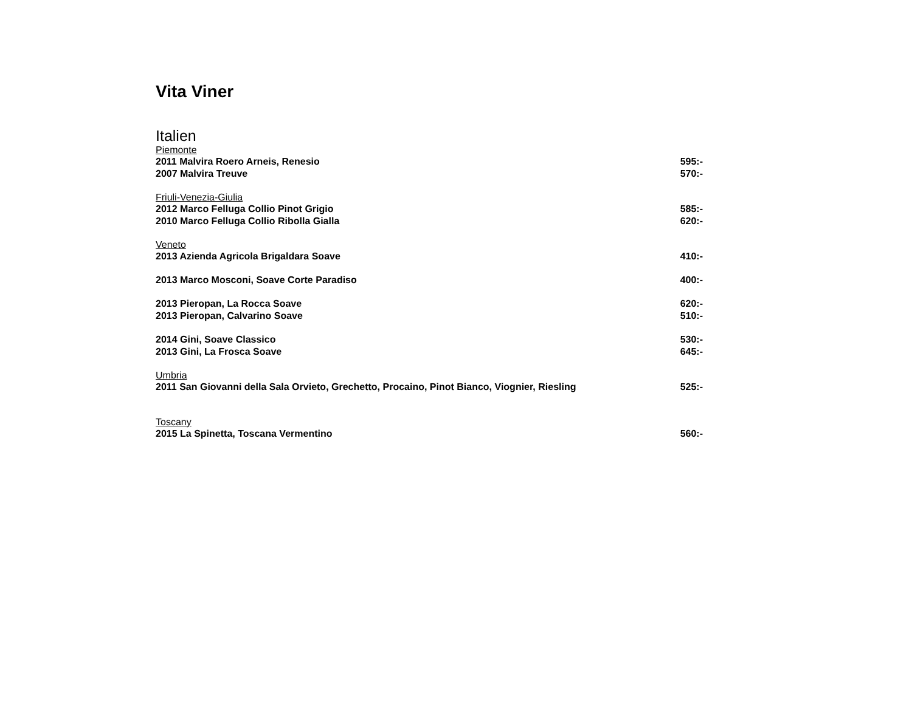Vita Viner
Italien
Piemonte
2011 Malvira Roero Arneis, Renesio 595:-
2007 Malvira Treuve 570:-
Friuli-Venezia-Giulia
2012 Marco Felluga Collio Pinot Grigio 585:-
2010 Marco Felluga Collio Ribolla Gialla 620:-
Veneto
2013 Azienda Agricola Brigaldara Soave 410:-
2013 Marco Mosconi, Soave Corte Paradiso 400:-
2013 Pieropan, La Rocca Soave 620:-
2013 Pieropan, Calvarino Soave 510:-
2014 Gini, Soave Classico 530:-
2013 Gini, La Frosca Soave 645:-
Umbria
2011 San Giovanni della Sala Orvieto, Grechetto, Procaino, Pinot Bianco, Viognier, Riesling 525:-
Toscany
2015 La Spinetta, Toscana Vermentino 560:-